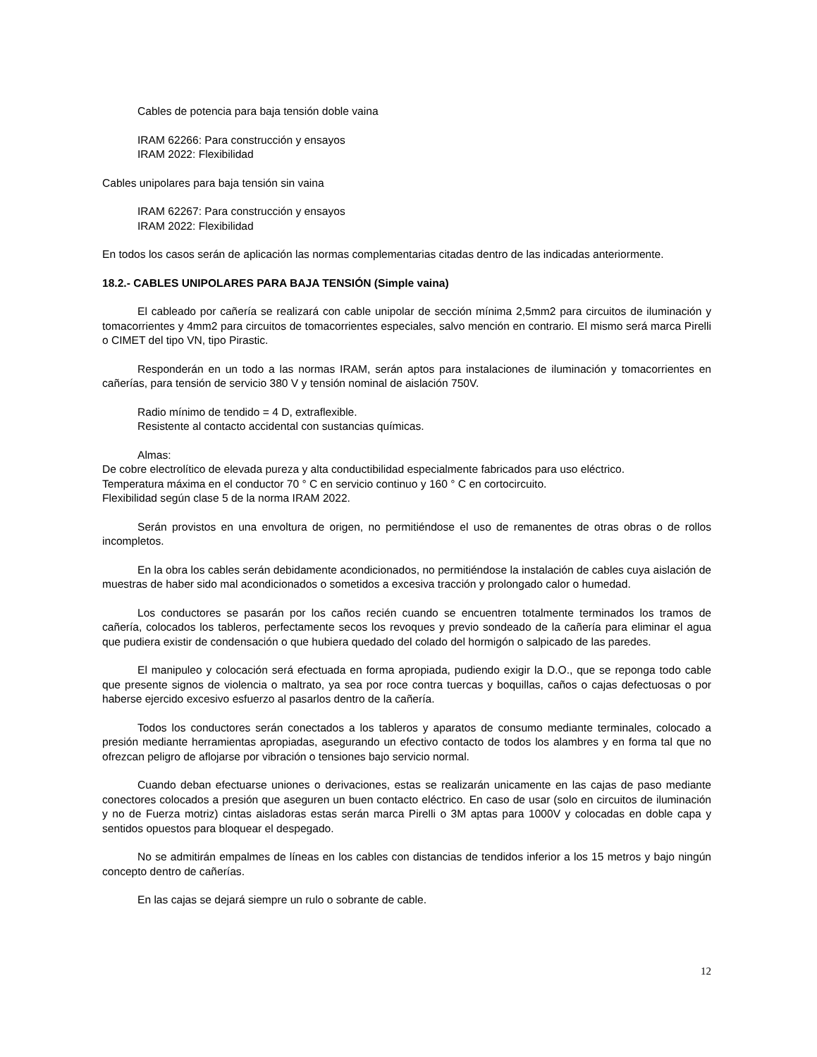Cables de potencia para baja tensión doble vaina
IRAM 62266: Para construcción y ensayos
IRAM 2022: Flexibilidad
Cables unipolares para baja tensión sin vaina
IRAM 62267: Para construcción y ensayos
IRAM 2022: Flexibilidad
En todos los casos serán de aplicación las normas complementarias citadas dentro de las indicadas anteriormente.
18.2.- CABLES UNIPOLARES PARA BAJA TENSIÓN (Simple vaina)
El cableado por cañería se realizará con cable unipolar de sección mínima 2,5mm2 para circuitos de iluminación y tomacorrientes y 4mm2 para circuitos de tomacorrientes especiales, salvo mención en contrario. El mismo será marca Pirelli o CIMET del tipo VN, tipo Pirastic.
Responderán en un todo a las normas IRAM, serán aptos para instalaciones de iluminación y tomacorrientes en cañerías, para tensión de servicio 380 V y tensión nominal de aislación 750V.
Radio mínimo de tendido = 4 D, extraflexible.
Resistente al contacto accidental con sustancias químicas.
Almas:
De cobre electrolítico de elevada pureza y alta conductibilidad especialmente fabricados para uso eléctrico.
Temperatura máxima en el conductor 70 ° C en servicio continuo y 160 ° C en cortocircuito.
Flexibilidad según clase 5 de la norma IRAM 2022.
Serán provistos en una envoltura de origen, no permitiéndose el uso de remanentes de otras obras o de rollos incompletos.
En la obra los cables serán debidamente acondicionados, no permitiéndose la instalación de cables cuya aislación de muestras de haber sido mal acondicionados o sometidos a excesiva tracción y prolongado calor o humedad.
Los conductores se pasarán por los caños recién cuando se encuentren totalmente terminados los tramos de cañería, colocados los tableros, perfectamente secos los revoques y previo sondeado de la cañería para eliminar el agua que pudiera existir de condensación o que hubiera quedado del colado del hormigón o salpicado de las paredes.
El manipuleo y colocación será efectuada en forma apropiada, pudiendo exigir la D.O., que se reponga todo cable que presente signos de violencia o maltrato, ya sea por roce contra tuercas y boquillas, caños o cajas defectuosas o por haberse ejercido excesivo esfuerzo al pasarlos dentro de la cañería.
Todos los conductores serán conectados a los tableros y aparatos de consumo mediante terminales, colocado a presión mediante herramientas apropiadas, asegurando un efectivo contacto de todos los alambres y en forma tal que no ofrezcan peligro de aflojarse por vibración o tensiones bajo servicio normal.
Cuando deban efectuarse uniones o derivaciones, estas se realizarán unicamente en las cajas de paso mediante conectores colocados a presión que aseguren un buen contacto eléctrico. En caso de usar (solo en circuitos de iluminación y no de Fuerza motriz) cintas aisladoras estas serán marca Pirelli o 3M aptas para 1000V y colocadas en doble capa y sentidos opuestos para bloquear el despegado.
No se admitirán empalmes de líneas en los cables con distancias de tendidos inferior a los 15 metros y bajo ningún concepto dentro de cañerías.
En las cajas se dejará siempre un rulo o sobrante de cable.
12